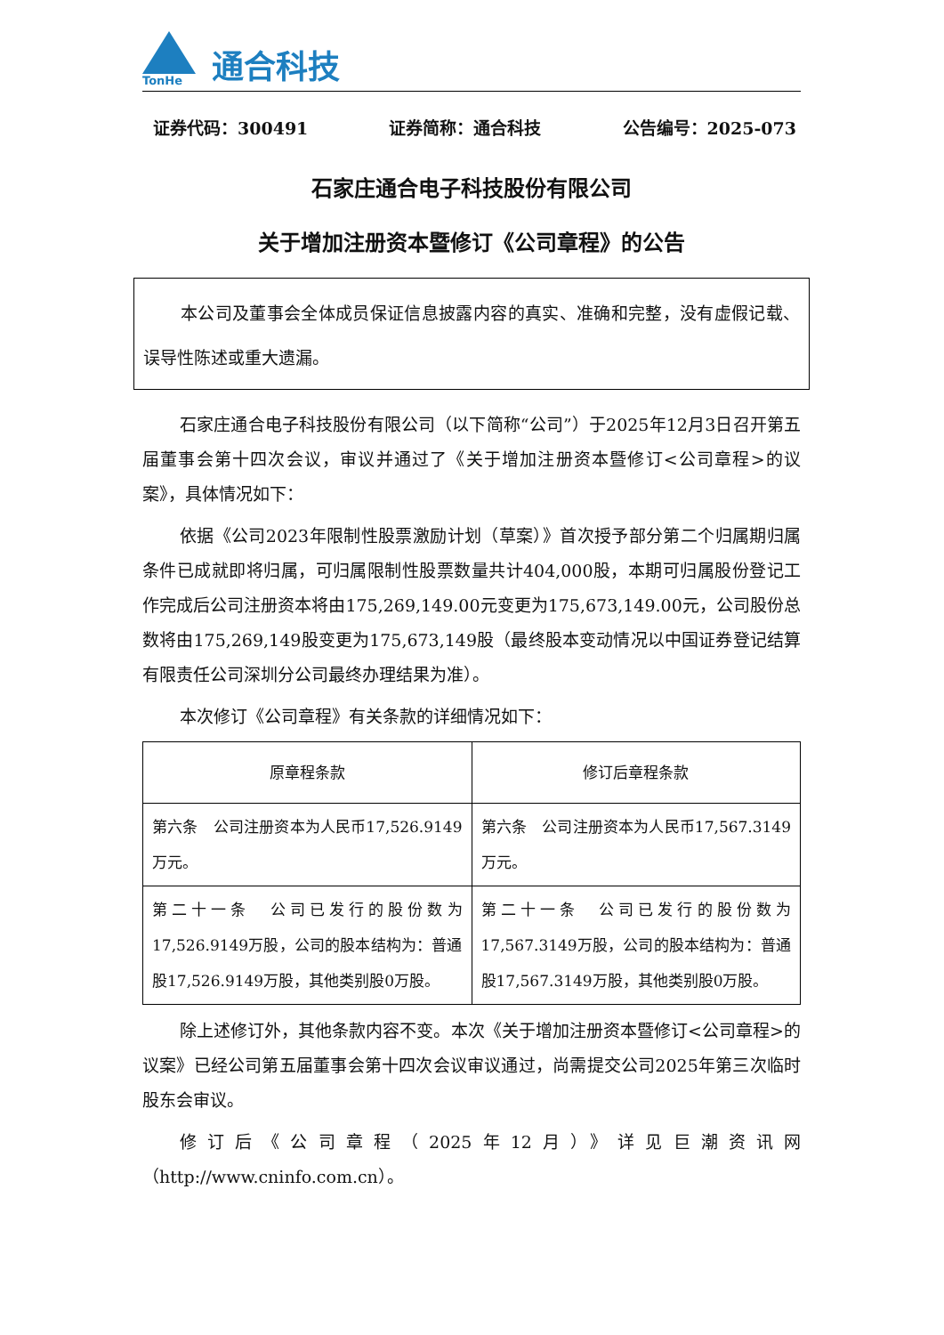TonHe
通合科技
证券代码：300491 证券简称：通合科技 公告编号：2025-073
石家庄通合电子科技股份有限公司
关于增加注册资本暨修订《公司章程》的公告
本公司及董事会全体成员保证信息披露内容的真实、准确和完整，没有虚假记载、误导性陈述或重大遗漏。
石家庄通合电子科技股份有限公司（以下简称“公司”）于2025年12月3日召开第五届董事会第十四次会议，审议并通过了《关于增加注册资本暨修订<公司章程>的议案》，具体情况如下：
依据《公司2023年限制性股票激励计划（草案）》首次授予部分第二个归属期归属条件已成就即将归属，可归属限制性股票数量共计404,000股，本期可归属股份登记工作完成后公司注册资本将由175,269,149.00元变更为175,673,149.00元，公司股份总数将由175,269,149股变更为175,673,149股（最终股本变动情况以中国证券登记结算有限责任公司深圳分公司最终办理结果为准）。
本次修订《公司章程》有关条款的详细情况如下：
| 原章程条款 | 修订后章程条款 |
| --- | --- |
| 第六条 公司注册资本为人民币17,526.9149万元。 | 第六条 公司注册资本为人民币17,567.3149万元。 |
| 第二十一条 公司已发行的股份数为17,526.9149万股，公司的股本结构为：普通股17,526.9149万股，其他类别股0万股。 | 第二十一条 公司已发行的股份数为17,567.3149万股，公司的股本结构为：普通股17,567.3149万股，其他类别股0万股。 |
除上述修订外，其他条款内容不变。本次《关于增加注册资本暨修订<公司章程>的议案》已经公司第五届董事会第十四次会议审议通过，尚需提交公司2025年第三次临时股东会审议。
修订后《公司章程（2025年12月）》详见巨潮资讯网（http://www.cninfo.com.cn）。